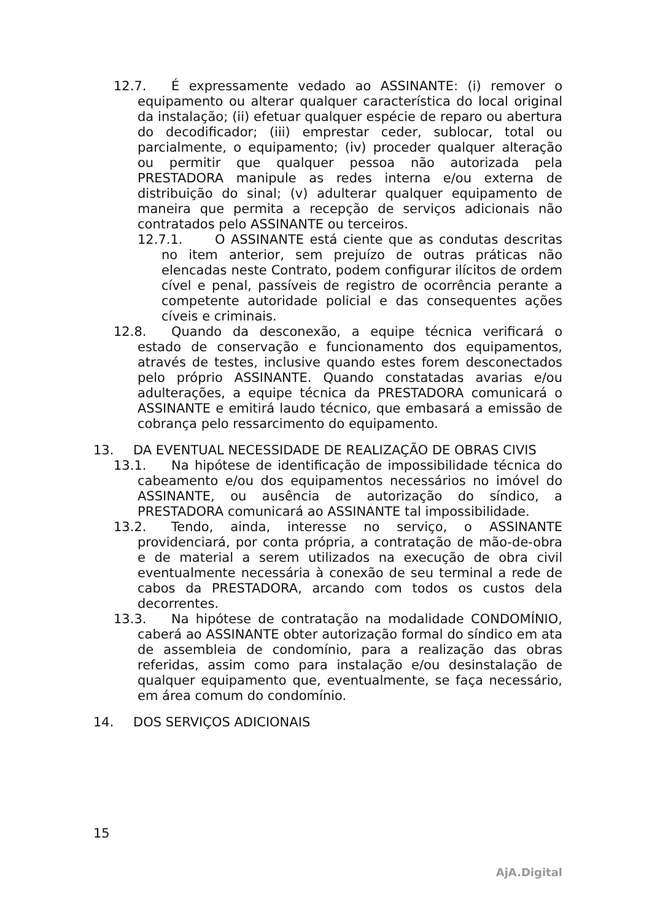12.7. É expressamente vedado ao ASSINANTE: (i) remover o equipamento ou alterar qualquer característica do local original da instalação; (ii) efetuar qualquer espécie de reparo ou abertura do decodificador; (iii) emprestar ceder, sublocar, total ou parcialmente, o equipamento; (iv) proceder qualquer alteração ou permitir que qualquer pessoa não autorizada pela PRESTADORA manipule as redes interna e/ou externa de distribuição do sinal; (v) adulterar qualquer equipamento de maneira que permita a recepção de serviços adicionais não contratados pelo ASSINANTE ou terceiros.
12.7.1. O ASSINANTE está ciente que as condutas descritas no item anterior, sem prejuízo de outras práticas não elencadas neste Contrato, podem configurar ilícitos de ordem cível e penal, passíveis de registro de ocorrência perante a competente autoridade policial e das consequentes ações cíveis e criminais.
12.8. Quando da desconexão, a equipe técnica verificará o estado de conservação e funcionamento dos equipamentos, através de testes, inclusive quando estes forem desconectados pelo próprio ASSINANTE. Quando constatadas avarias e/ou adulterações, a equipe técnica da PRESTADORA comunicará o ASSINANTE e emitirá laudo técnico, que embasará a emissão de cobrança pelo ressarcimento do equipamento.
13. DA EVENTUAL NECESSIDADE DE REALIZAÇÃO DE OBRAS CIVIS
13.1. Na hipótese de identificação de impossibilidade técnica do cabeamento e/ou dos equipamentos necessários no imóvel do ASSINANTE, ou ausência de autorização do síndico, a PRESTADORA comunicará ao ASSINANTE tal impossibilidade.
13.2. Tendo, ainda, interesse no serviço, o ASSINANTE providenciará, por conta própria, a contratação de mão-de-obra e de material a serem utilizados na execução de obra civil eventualmente necessária à conexão de seu terminal a rede de cabos da PRESTADORA, arcando com todos os custos dela decorrentes.
13.3. Na hipótese de contratação na modalidade CONDOMÍNIO, caberá ao ASSINANTE obter autorização formal do síndico em ata de assembleia de condomínio, para a realização das obras referidas, assim como para instalação e/ou desinstalação de qualquer equipamento que, eventualmente, se faça necessário, em área comum do condomínio.
14. DOS SERVIÇOS ADICIONAIS
15
AjA.Digital